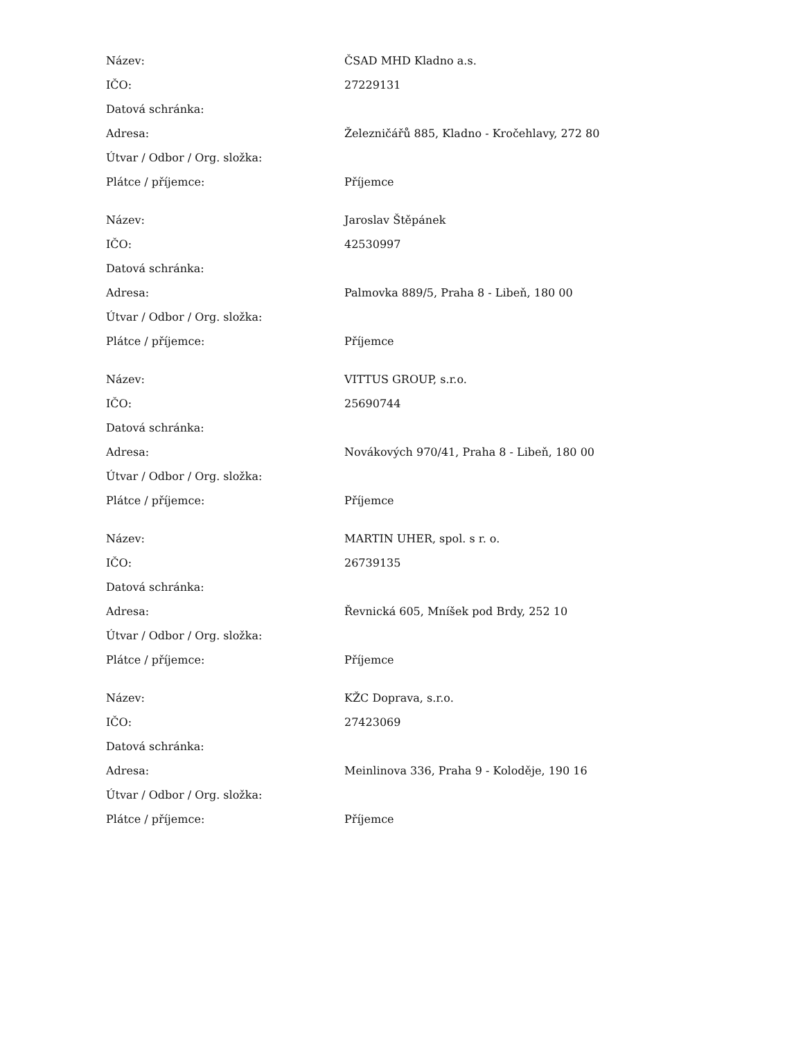| Název: | ČSAD MHD Kladno a.s. |
| IČO: | 27229131 |
| Datová schránka: | |
| Adresa: | Železničářů 885, Kladno - Kročehlavy, 272 80 |
| Útvar / Odbor / Org. složka: | |
| Plátce / příjemce: | Příjemce |
| Název: | Jaroslav Štěpánek |
| IČO: | 42530997 |
| Datová schránka: | |
| Adresa: | Palmovka 889/5, Praha 8 - Libeň, 180 00 |
| Útvar / Odbor / Org. složka: | |
| Plátce / příjemce: | Příjemce |
| Název: | VITTUS GROUP, s.r.o. |
| IČO: | 25690744 |
| Datová schránka: | |
| Adresa: | Novákových 970/41, Praha 8 - Libeň, 180 00 |
| Útvar / Odbor / Org. složka: | |
| Plátce / příjemce: | Příjemce |
| Název: | MARTIN UHER, spol. s r. o. |
| IČO: | 26739135 |
| Datová schránka: | |
| Adresa: | Řevnická 605, Mníšek pod Brdy, 252 10 |
| Útvar / Odbor / Org. složka: | |
| Plátce / příjemce: | Příjemce |
| Název: | KŽC Doprava, s.r.o. |
| IČO: | 27423069 |
| Datová schránka: | |
| Adresa: | Meinlinova 336, Praha 9 - Koloděje, 190 16 |
| Útvar / Odbor / Org. složka: | |
| Plátce / příjemce: | Příjemce |